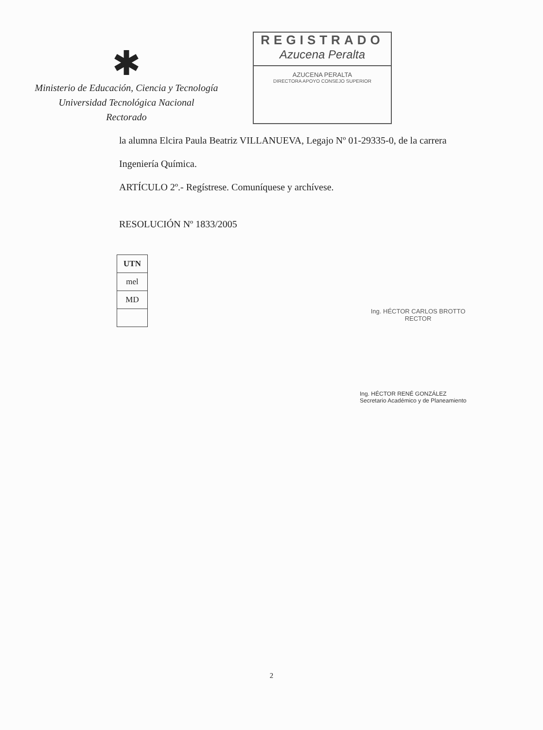✱
Ministerio de Educación, Ciencia y Tecnología
Universidad Tecnológica Nacional
Rectorado
REGISTRADO
Azucena Peralta
AZUCENA PERALTA
DIRECTORA APOYO CONSEJO SUPERIOR
la alumna Elcira Paula Beatriz VILLANUEVA, Legajo Nº 01-29335-0, de la carrera
Ingeniería Química.
ARTÍCULO 2º.- Regístrese. Comuníquese y archívese.
RESOLUCIÓN Nº 1833/2005
| UTN |
| mel |
| MD |
Ing. HÉCTOR CARLOS BROTTO
RECTOR
Ing. HÉCTOR RENÉ GONZÁLEZ
Secretario Académico y de Planeamiento
2